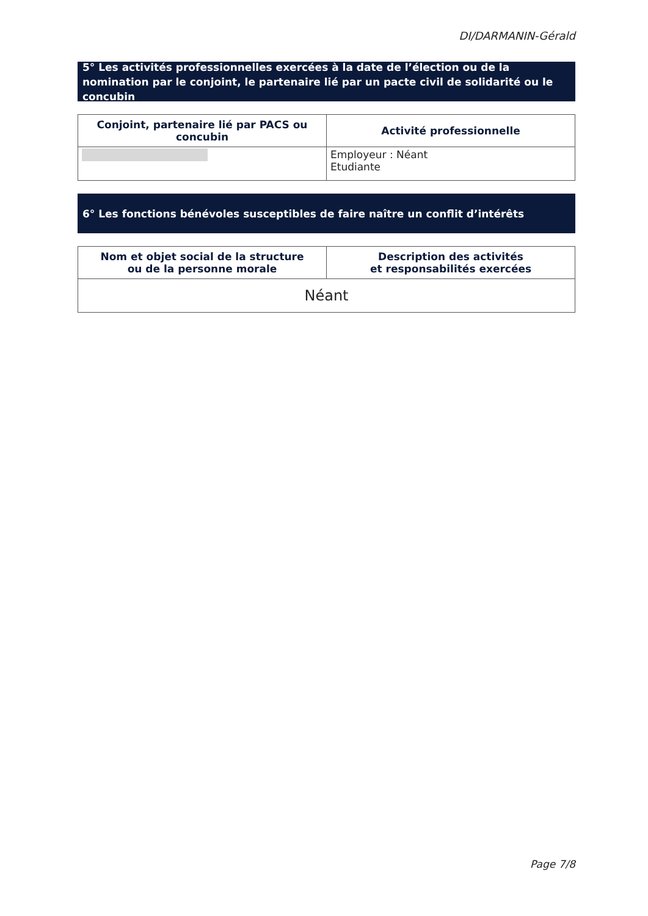DI/DARMANIN-Gérald
5° Les activités professionnelles exercées à la date de l’élection ou de la nomination par le conjoint, le partenaire lié par un pacte civil de solidarité ou le concubin
| Conjoint, partenaire lié par PACS ou concubin | Activité professionnelle |
| --- | --- |
| | Employeur : Néant Etudiante |
6° Les fonctions bénévoles susceptibles de faire naître un conflit d’intérêts
| Nom et objet social de la structure ou de la personne morale | Description des activités et responsabilités exercées |
| --- | --- |
| Néant | |
Page 7/8